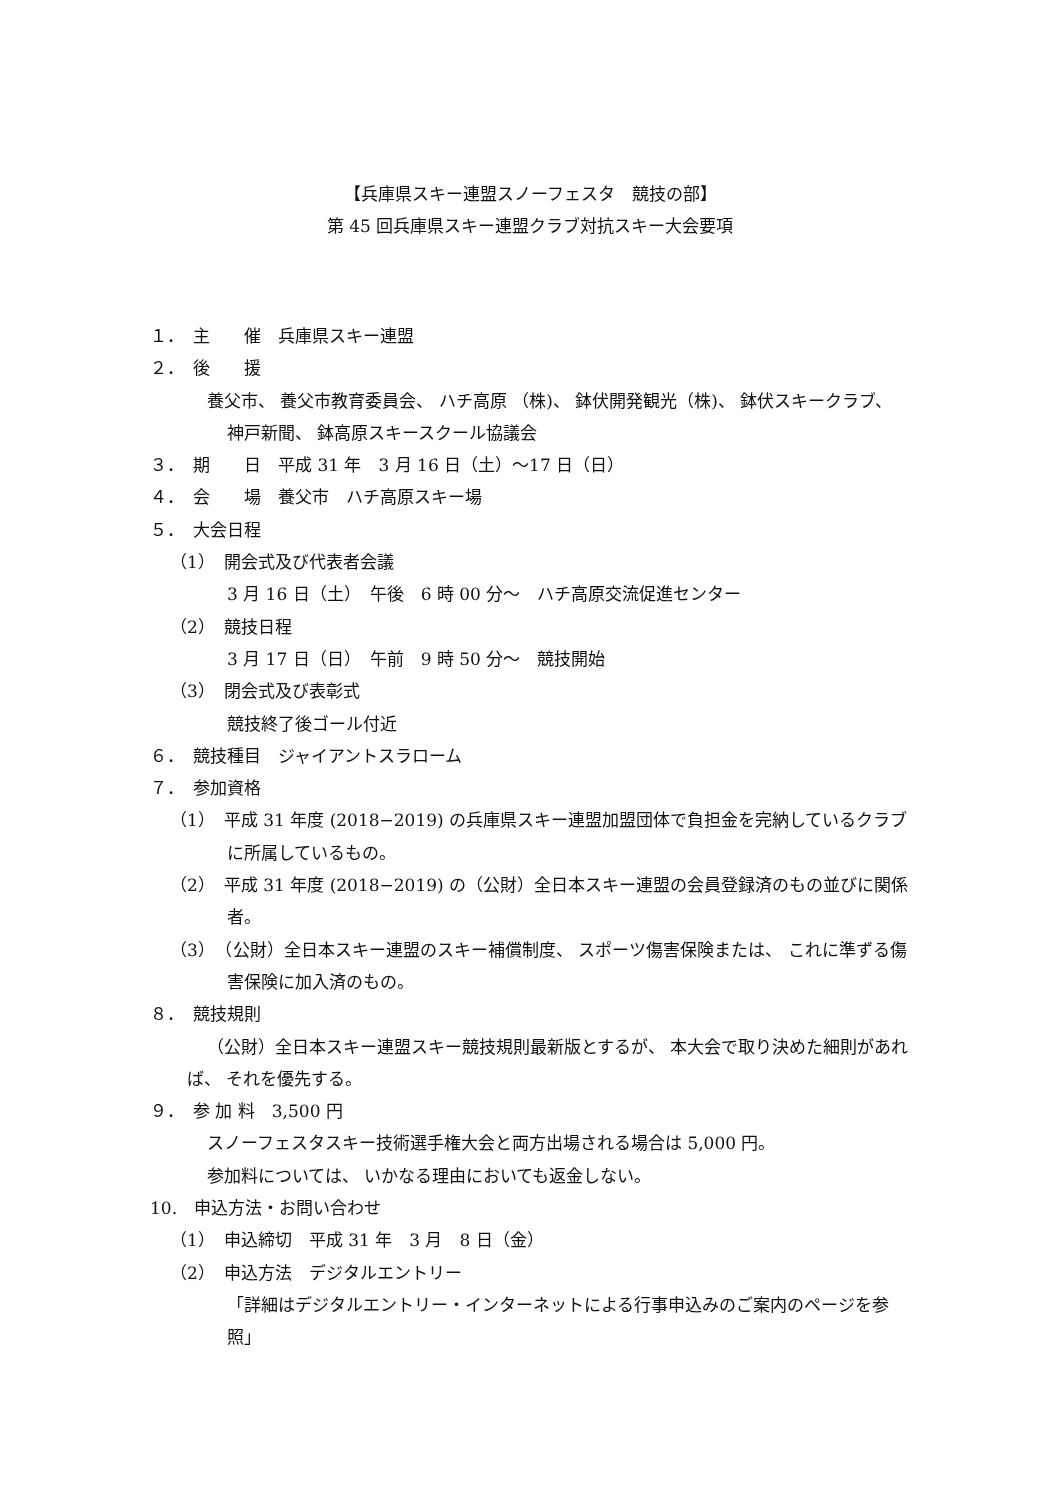【兵庫県スキー連盟スノーフェスタ　競技の部】
第 45 回兵庫県スキー連盟クラブ対抗スキー大会要項
１．　主　　催　兵庫県スキー連盟
２．　後　　援
養父市、 養父市教育委員会、 ハチ高原 （株)、 鉢伏開発観光（株)、 鉢伏スキークラブ、 神戸新聞、 鉢高原スキースクール協議会
３．　期　　日　平成 31 年　3 月 16 日（土）〜17 日（日）
４．　会　　場　養父市　ハチ高原スキー場
５．　大会日程
（1）　開会式及び代表者会議
3 月 16 日（土）　午後　6 時 00 分〜　ハチ高原交流促進センター
（2）　競技日程
3 月 17 日（日）　午前　9 時 50 分〜　競技開始
（3）　閉会式及び表彰式
競技終了後ゴール付近
６．　競技種目　ジャイアントスラローム
７．　参加資格
（1）　平成 31 年度 (2018−2019) の兵庫県スキー連盟加盟団体で負担金を完納しているクラブに所属しているもの。
（2）　平成 31 年度 (2018−2019) の（公財）全日本スキー連盟の会員登録済のもの並びに関係者。
（3）　（公財）全日本スキー連盟のスキー補償制度、 スポーツ傷害保険または、 これに準ずる傷害保険に加入済のもの。
８．　競技規則
（公財）全日本スキー連盟スキー競技規則最新版とするが、 本大会で取り決めた細則があれば、 それを優先する。
９．　参 加 料　3,500 円
スノーフェスタスキー技術選手権大会と両方出場される場合は 5,000 円。
参加料については、 いかなる理由においても返金しない。
10.　申込方法・お問い合わせ
（1）　申込締切　平成 31 年　3 月　8 日（金）
（2）　申込方法　デジタルエントリー
「詳細はデジタルエントリー・インターネットによる行事申込みのご案内のページを参照」